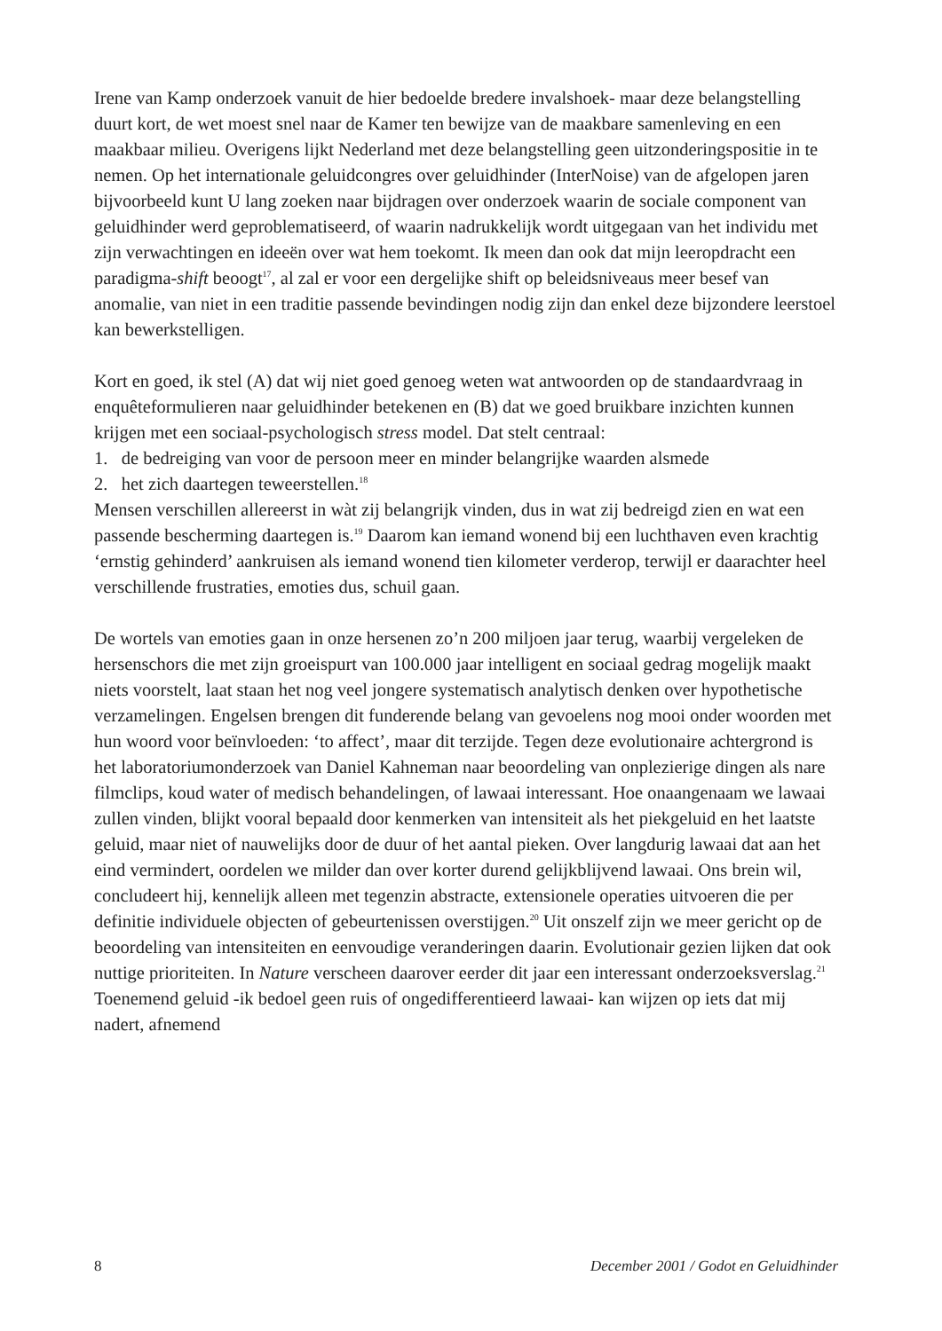Irene van Kamp onderzoek vanuit de hier bedoelde bredere invalshoek- maar deze belangstelling duurt kort, de wet moest snel naar de Kamer ten bewijze van de maakbare samenleving en een maakbaar milieu. Overigens lijkt Nederland met deze belangstelling geen uitzonderingspositie in te nemen. Op het internationale geluidcongres over geluidhinder (InterNoise) van de afgelopen jaren bijvoorbeeld kunt U lang zoeken naar bijdragen over onderzoek waarin de sociale component van geluidhinder werd geproblematiseerd, of waarin nadrukkelijk wordt uitgegaan van het individu met zijn verwachtingen en ideeën over wat hem toekomt. Ik meen dan ook dat mijn leeropdracht een paradigma-shift beoogt<sup>17</sup>, al zal er voor een dergelijke shift op beleidsniveaus meer besef van anomalie, van niet in een traditie passende bevindingen nodig zijn dan enkel deze bijzondere leerstoel kan bewerkstelligen.
Kort en goed, ik stel (A) dat wij niet goed genoeg weten wat antwoorden op de standaardvraag in enquêteformulieren naar geluidhinder betekenen en (B) dat we goed bruikbare inzichten kunnen krijgen met een sociaal-psychologisch stress model. Dat stelt centraal:
1. de bedreiging van voor de persoon meer en minder belangrijke waarden alsmede
2. het zich daartegen teweerstellen.<sup>18</sup>
Mensen verschillen allereerst in wàt zij belangrijk vinden, dus in wat zij bedreigd zien en wat een passende bescherming daartegen is.<sup>19</sup> Daarom kan iemand wonend bij een luchthaven even krachtig ‘ernstig gehinderd’ aankruisen als iemand wonend tien kilometer verderop, terwijl er daarachter heel verschillende frustraties, emoties dus, schuil gaan.
De wortels van emoties gaan in onze hersenen zo’n 200 miljoen jaar terug, waarbij vergeleken de hersenschors die met zijn groeispurt van 100.000 jaar intelligent en sociaal gedrag mogelijk maakt niets voorstelt, laat staan het nog veel jongere systematisch analytisch denken over hypothetische verzamelingen. Engelsen brengen dit funderende belang van gevoelens nog mooi onder woorden met hun woord voor beïnvloeden: ‘to affect’, maar dit terzijde. Tegen deze evolutionaire achtergrond is het laboratoriumonderzoek van Daniel Kahneman naar beoordeling van onplezierige dingen als nare filmclips, koud water of medisch behandelingen, of lawaai interessant. Hoe onaangenaam we lawaai zullen vinden, blijkt vooral bepaald door kenmerken van intensiteit als het piekgeluid en het laatste geluid, maar niet of nauwelijks door de duur of het aantal pieken. Over langdurig lawaai dat aan het eind vermindert, oordelen we milder dan over korter durend gelijkblijvend lawaai. Ons brein wil, concludeert hij, kennelijk alleen met tegenzin abstracte, extensionele operaties uitvoeren die per definitie individuele objecten of gebeurtenissen overstijgen.<sup>20</sup> Uit onszelf zijn we meer gericht op de beoordeling van intensiteiten en eenvoudige veranderingen daarin. Evolutionair gezien lijken dat ook nuttige prioriteiten. In Nature verscheen daarover eerder dit jaar een interessant onderzoeksverslag.<sup>21</sup> Toenemend geluid -ik bedoel geen ruis of ongedifferentieerd lawaai- kan wijzen op iets dat mij nadert, afnemend
8 December 2001 / Godot en Geluidhinder